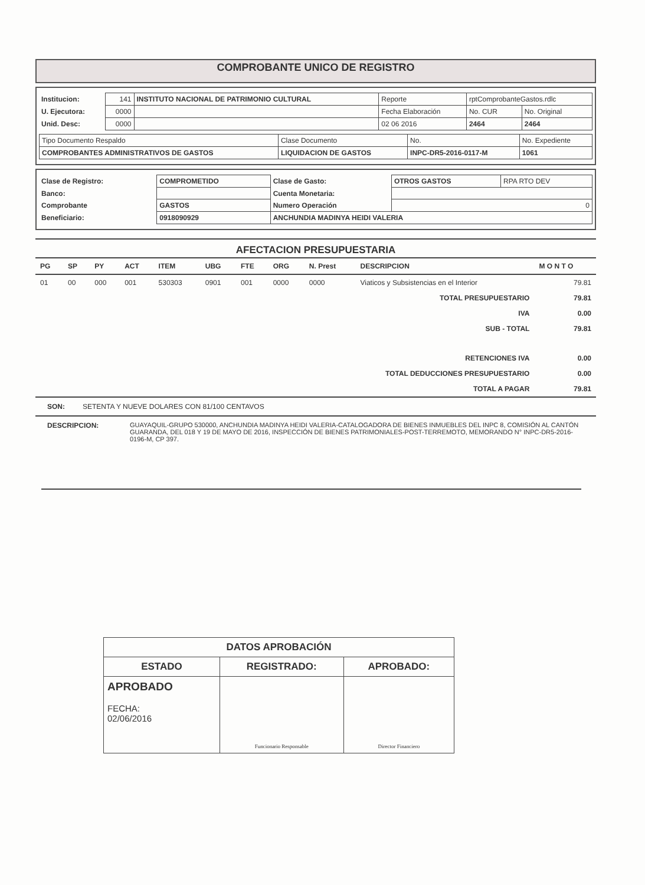COMPROBANTE UNICO DE REGISTRO
| Institucion: | 141 | INSTITUTO NACIONAL DE PATRIMONIO CULTURAL | Reporte | rptComprobanteGastos.rdlc | |
| U. Ejecutora: | 0000 | | Fecha Elaboración | No. CUR | No. Original |
| Unid. Desc: | 0000 | | 02 06 2016 | 2464 | 2464 |
| Tipo Documento Respaldo | Clase Documento | No. | No. Expediente |
| COMPROBANTES ADMINISTRATIVOS DE GASTOS | LIQUIDACION DE GASTOS | INPC-DR5-2016-0117-M | 1061 |
| Clase de Registro: | COMPROMETIDO | Clase de Gasto: | OTROS GASTOS | RPA RTO DEV |
| Banco: | | Cuenta Monetaria: | | |
| Comprobante | GASTOS | Numero Operación | 0 | |
| Beneficiario: | 0918090929 | ANCHUNDIA MADINYA HEIDI VALERIA | | |
AFECTACION PRESUPUESTARIA
| PG | SP | PY | ACT | ITEM | UBG | FTE | ORG | N. Prest | DESCRIPCION | M O N T O |
| --- | --- | --- | --- | --- | --- | --- | --- | --- | --- | --- |
| 01 | 00 | 000 | 001 | 530303 | 0901 | 001 | 0000 | 0000 | Viaticos y Subsistencias en el Interior | 79.81 |
| TOTAL PRESUPUESTARIO | | | | | | | | | | 79.81 |
| IVA | | | | | | | | | | 0.00 |
| SUB - TOTAL | | | | | | | | | | 79.81 |
| RETENCIONES IVA | | | | | | | | | | 0.00 |
| TOTAL DEDUCCIONES PRESUPUESTARIO | | | | | | | | | | 0.00 |
| TOTAL A PAGAR | | | | | | | | | | 79.81 |
SON: SETENTA Y NUEVE DOLARES CON 81/100 CENTAVOS
DESCRIPCION: GUAYAQUIL-GRUPO 530000, ANCHUNDIA MADINYA HEIDI VALERIA-CATALOGADORA DE BIENES INMUEBLES DEL INPC 8, COMISIÓN AL CANTÓN GUARANDA, DEL 018 Y 19 DE MAYO DE 2016, INSPECCIÓN DE BIENES PATRIMONIALES-POST-TERREMOTO, MEMORANDO N° INPC-DR5-2016-0196-M, CP 397.
| DATOS APROBACIÓN | | |
| --- | --- | --- |
| ESTADO | REGISTRADO: | APROBADO: |
| APROBADO FECHA: 02/06/2016 | Funcionario Responsable | Director Financiero |